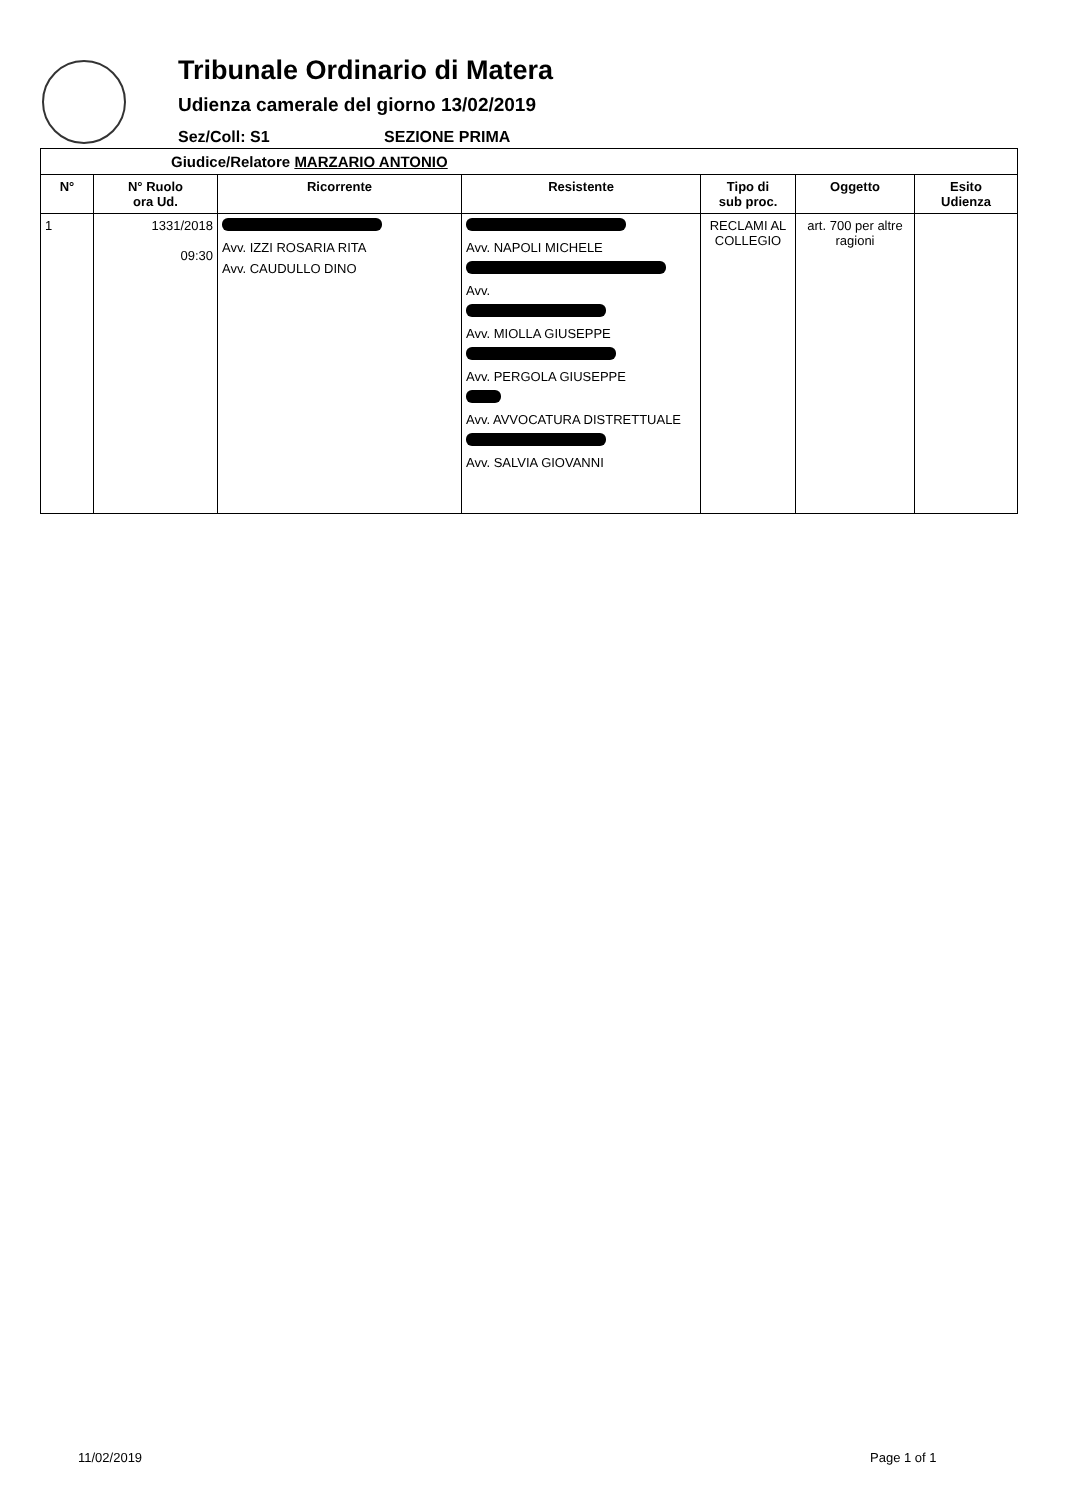Tribunale Ordinario di Matera
Udienza camerale del giorno 13/02/2019
Sez/Coll: S1 SEZIONE PRIMA
| Giudice/Relatore MARZARIO ANTONIO | | | | | | |
| --- | --- | --- | --- | --- | --- | --- |
| N° | N° Ruolo ora Ud. | Ricorrente | Resistente | Tipo di sub proc. | Oggetto | Esito Udienza |
| 1 | 1331/2018 09:30 | Avv. IZZI ROSARIA RITA Avv. CAUDULLO DINO | Avv. NAPOLI MICHELE Avv. Avv. MIOLLA GIUSEPPE Avv. PERGOLA GIUSEPPE Avv. AVVOCATURA DISTRETTUALE Avv. SALVIA GIOVANNI | RECLAMI AL COLLEGIO | art. 700 per altre ragioni | |
11/02/2019 Page 1 of 1